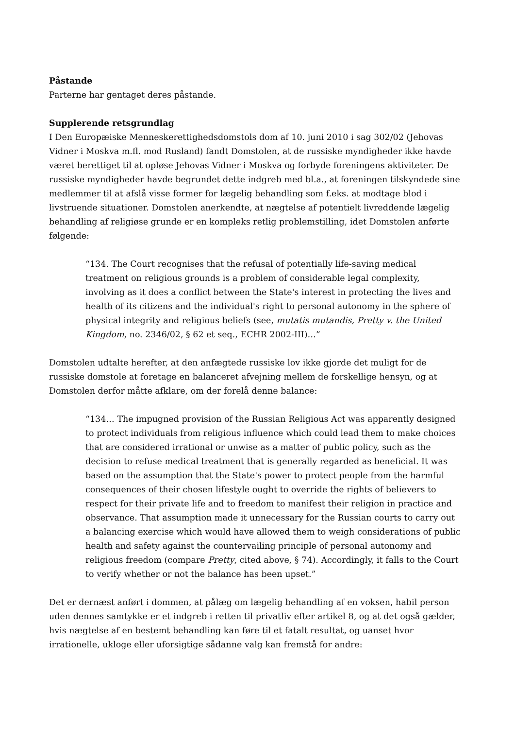Påstande
Parterne har gentaget deres påstande.
Supplerende retsgrundlag
I Den Europæiske Menneskerettighedsdomstols dom af 10. juni 2010 i sag 302/02 (Jehovas Vidner i Moskva m.fl. mod Rusland) fandt Domstolen, at de russiske myndigheder ikke havde været berettiget til at opløse Jehovas Vidner i Moskva og forbyde foreningens aktiviteter. De russiske myndigheder havde begrundet dette indgreb med bl.a., at foreningen tilskyndede sine medlemmer til at afslå visse former for lægelig behandling som f.eks. at modtage blod i livstruende situationer. Domstolen anerkendte, at nægtelse af potentielt livreddende lægelig behandling af religiøse grunde er en kompleks retlig problemstilling, idet Domstolen anførte følgende:
“134. The Court recognises that the refusal of potentially life-saving medical treatment on religious grounds is a problem of considerable legal complexity, involving as it does a conflict between the State's interest in protecting the lives and health of its citizens and the individual's right to personal autonomy in the sphere of physical integrity and religious beliefs (see, mutatis mutandis, Pretty v. the United Kingdom, no. 2346/02, § 62 et seq., ECHR 2002-III)…”
Domstolen udtalte herefter, at den anfægtede russiske lov ikke gjorde det muligt for de russiske domstole at foretage en balanceret afvejning mellem de forskellige hensyn, og at Domstolen derfor måtte afklare, om der forelå denne balance:
“134… The impugned provision of the Russian Religious Act was apparently designed to protect individuals from religious influence which could lead them to make choices that are considered irrational or unwise as a matter of public policy, such as the decision to refuse medical treatment that is generally regarded as beneficial. It was based on the assumption that the State's power to protect people from the harmful consequences of their chosen lifestyle ought to override the rights of believers to respect for their private life and to freedom to manifest their religion in practice and observance. That assumption made it unnecessary for the Russian courts to carry out a balancing exercise which would have allowed them to weigh considerations of public health and safety against the countervailing principle of personal autonomy and religious freedom (compare Pretty, cited above, § 74). Accordingly, it falls to the Court to verify whether or not the balance has been upset.”
Det er dernæst anført i dommen, at pålæg om lægelig behandling af en voksen, habil person uden dennes samtykke er et indgreb i retten til privatliv efter artikel 8, og at det også gælder, hvis nægtelse af en bestemt behandling kan føre til et fatalt resultat, og uanset hvor irrationelle, ukloge eller uforsigtige sådanne valg kan fremstå for andre: